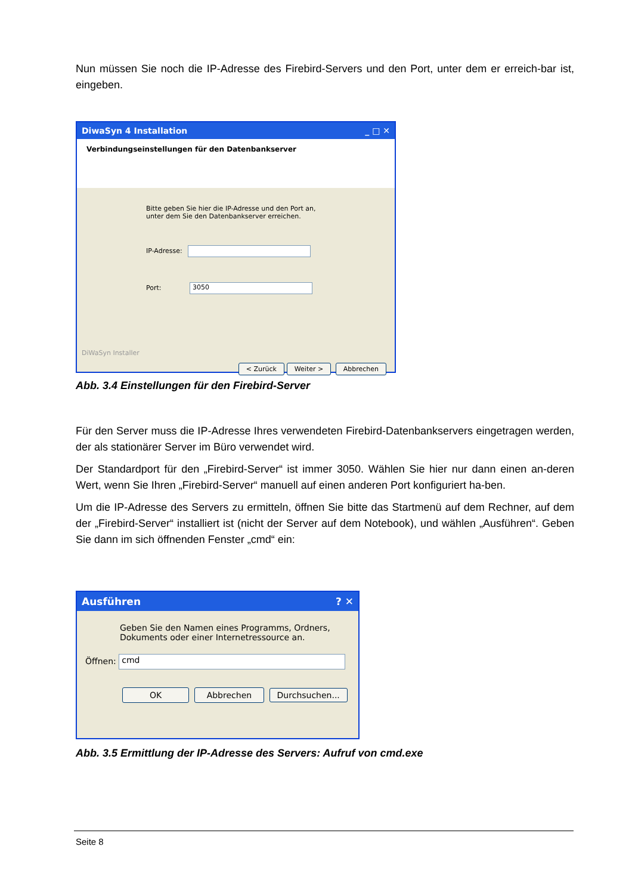Nun müssen Sie noch die IP-Adresse des Firebird-Servers und den Port, unter dem er erreich-bar ist, eingeben.
DiwaSyn 4 Installation _ □ ✕
Verbindungseinstellungen für den Datenbankserver
Bitte geben Sie hier die IP-Adresse und den Port an,
unter dem Sie den Datenbankserver erreichen.
IP-Adresse:
Port: 3050
DiWaSyn Installer
< Zurück Weiter > Abbrechen
Abb. 3.4 Einstellungen für den Firebird-Server
Für den Server muss die IP-Adresse Ihres verwendeten Firebird-Datenbankservers eingetragen werden, der als stationärer Server im Büro verwendet wird.
Der Standardport für den „Firebird-Server“ ist immer 3050. Wählen Sie hier nur dann einen an-deren Wert, wenn Sie Ihren „Firebird-Server“ manuell auf einen anderen Port konfiguriert ha-ben.
Um die IP-Adresse des Servers zu ermitteln, öffnen Sie bitte das Startmenü auf dem Rechner, auf dem der „Firebird-Server“ installiert ist (nicht der Server auf dem Notebook), und wählen „Ausführen“. Geben Sie dann im sich öffnenden Fenster „cmd“ ein:
Ausführen? ✕
Geben Sie den Namen eines Programms, Ordners,
Dokuments oder einer Internetressource an.
Öffnen: cmd
OK Abbrechen Durchsuchen...
Abb. 3.5 Ermittlung der IP-Adresse des Servers: Aufruf von cmd.exe
Seite 8